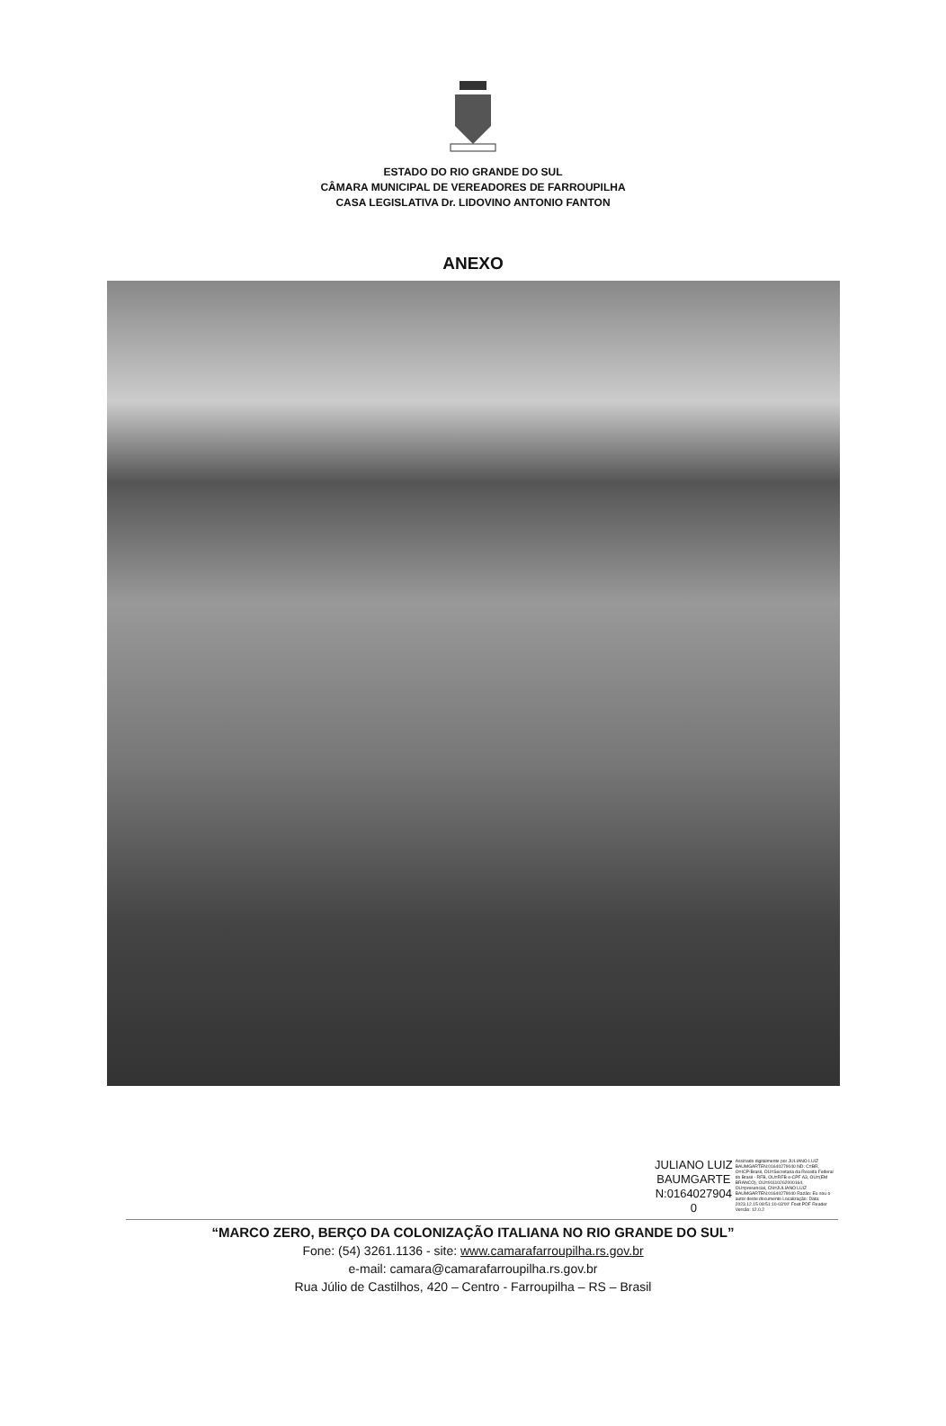ESTADO DO RIO GRANDE DO SUL
CÂMARA MUNICIPAL DE VEREADORES DE FARROUPILHA
CASA LEGISLATIVA Dr. LIDOVINO ANTONIO FANTON
ANEXO
JULIANO LUIZ
BAUMGARTE
N:0164027904
0
Assinado digitalmente por JULIANO LUIZ BAUMGARTEN:01640279040 ND: C=BR, O=ICP-Brasil, OU=Secretaria da Receita Federal do Brasil - RFB, OU=RFB e-CPF A3, OU=(EM BRANCO), OU=91110262000164, OU=presencial, CN=JULIANO LUIZ BAUMGARTEN:01640279040 Razão: Eu sou o autor deste documento Localização: Data: 2023.12.15 08:51:10-03'00' Foxit PDF Reader Versão: 12.0.2
“MARCO ZERO, BERÇO DA COLONIZAÇÃO ITALIANA NO RIO GRANDE DO SUL”
Fone: (54) 3261.1136 - site: www.camarafarroupilha.rs.gov.br
e-mail: camara@camarafarroupilha.rs.gov.br
Rua Júlio de Castilhos, 420 – Centro - Farroupilha – RS – Brasil